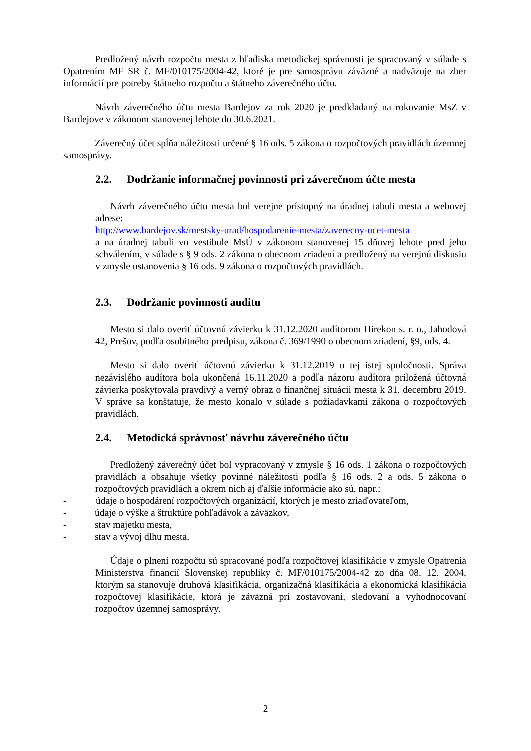Predložený návrh rozpočtu mesta z hľadiska metodickej správnosti je spracovaný v súlade s Opatrením MF SR č. MF/010175/2004-42, ktoré je pre samosprávu záväzné a nadväzuje na zber informácií pre potreby štátneho rozpočtu a štátneho záverečného účtu.
Návrh záverečného účtu mesta Bardejov za rok 2020 je predkladaný na rokovanie MsZ v Bardejove v zákonom stanovenej lehote do 30.6.2021.
Záverečný účet spĺňa náležitosti určené § 16 ods. 5 zákona o rozpočtových pravidlách územnej samosprávy.
2.2. Dodržanie informačnej povinnosti pri záverečnom účte mesta
Návrh záverečného účtu mesta bol verejne prístupný na úradnej tabuli mesta a webovej adrese:
http://www.bardejov.sk/mestsky-urad/hospodarenie-mesta/zaverecny-ucet-mesta
a na úradnej tabuli vo vestibule MsÚ v zákonom stanovenej 15 dňovej lehote pred jeho schválením, v súlade s § 9 ods. 2 zákona o obecnom zriadení a predložený na verejnú diskusiu v zmysle ustanovenia § 16 ods. 9 zákona o rozpočtových pravidlách.
2.3. Dodržanie povinnosti auditu
Mesto si dalo overiť účtovnú závierku k 31.12.2020 audítorom Hirekon s. r. o., Jahodová 42, Prešov, podľa osobitného predpisu, zákona č. 369/1990 o obecnom zriadení, §9, ods. 4.
Mesto si dalo overiť účtovnú závierku k 31.12.2019 u tej istej spoločnosti. Správa nezávislého audítora bola ukončená 16.11.2020 a podľa názoru audítora priložená účtovná závierka poskytovala pravdivý a verný obraz o finančnej situácii mesta k 31. decembru 2019. V správe sa konštatuje, že mesto konalo v súlade s požiadavkami zákona o rozpočtových pravidlách.
2.4. Metodická správnosť návrhu záverečného účtu
Predložený záverečný účet bol vypracovaný v zmysle § 16 ods. 1 zákona o rozpočtových pravidlách a obsahuje všetky povinné náležitosti podľa § 16 ods. 2 a ods. 5 zákona o rozpočtových pravidlách a okrem nich aj ďalšie informácie ako sú, napr.:
- údaje o hospodárení rozpočtových organizácií, ktorých je mesto zriaďovateľom,
- údaje o výške a štruktúre pohľadávok a záväzkov,
- stav majetku mesta,
- stav a vývoj dlhu mesta.
Údaje o plnení rozpočtu sú spracované podľa rozpočtovej klasifikácie v zmysle Opatrenia Ministerstva financií Slovenskej republiky č. MF/010175/2004-42 zo dňa 08. 12. 2004, ktorým sa stanovuje druhová klasifikácia, organizačná klasifikácia a ekonomická klasifikácia rozpočtovej klasifikácie, ktorá je záväzná pri zostavovaní, sledovaní a vyhodnocovaní rozpočtov územnej samosprávy.
2